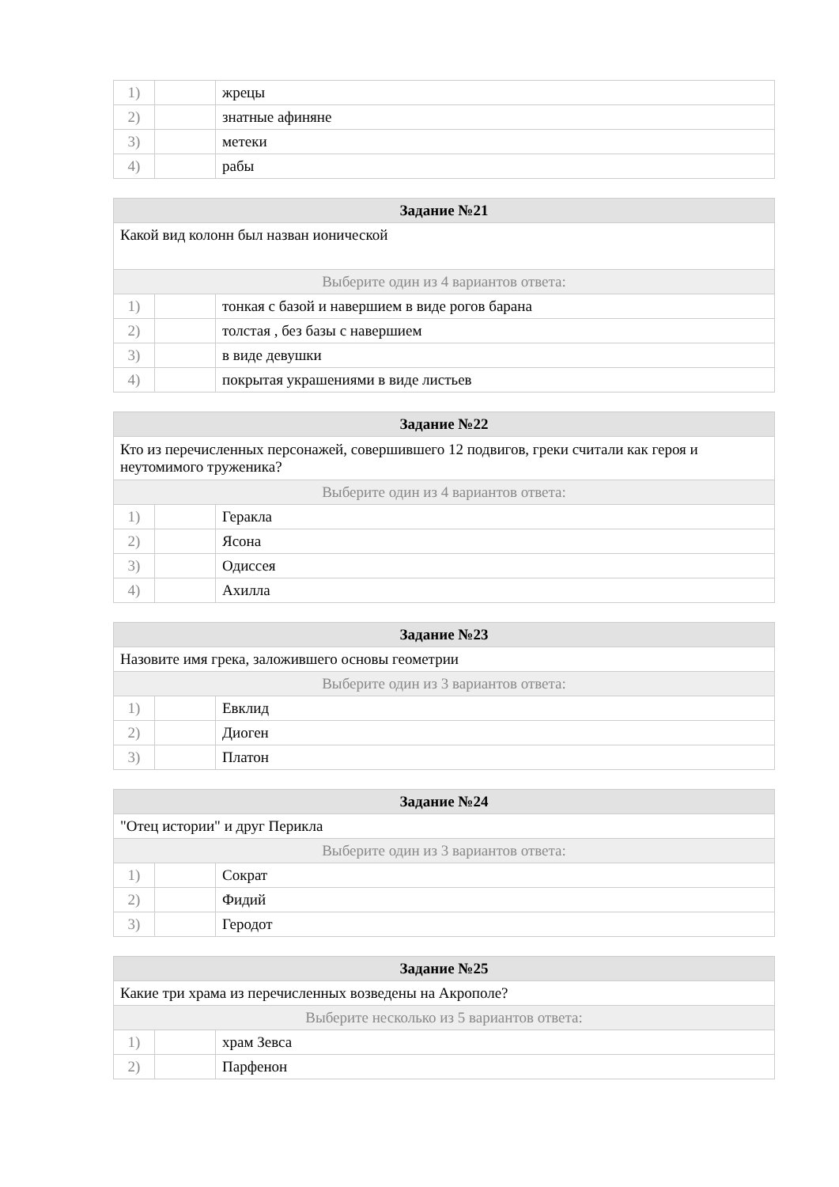| 1) | | жрецы |
| 2) | | знатные афиняне |
| 3) | | метеки |
| 4) | | рабы |
| Задание №21 | | |
| --- | --- | --- |
| Какой вид колонн был назван ионической | | |
| Выберите один из 4 вариантов ответа: | | |
| 1) | | тонкая с базой и навершием в виде рогов барана |
| 2) | | толстая , без базы с навершием |
| 3) | | в виде девушки |
| 4) | | покрытая украшениями в виде листьев |
| Задание №22 | | |
| --- | --- | --- |
| Кто из перечисленных персонажей, совершившего 12 подвигов, греки считали как героя и неутомимого труженика? | | |
| Выберите один из 4 вариантов ответа: | | |
| 1) | | Геракла |
| 2) | | Ясона |
| 3) | | Одиссея |
| 4) | | Ахилла |
| Задание №23 | | |
| --- | --- | --- |
| Назовите имя грека, заложившего основы геометрии | | |
| Выберите один из 3 вариантов ответа: | | |
| 1) | | Евклид |
| 2) | | Диоген |
| 3) | | Платон |
| Задание №24 | | |
| --- | --- | --- |
| "Отец истории" и друг Перикла | | |
| Выберите один из 3 вариантов ответа: | | |
| 1) | | Сократ |
| 2) | | Фидий |
| 3) | | Геродот |
| Задание №25 | | |
| --- | --- | --- |
| Какие три храма из перечисленных возведены на Акрополе? | | |
| Выберите несколько из 5 вариантов ответа: | | |
| 1) | | храм Зевса |
| 2) | | Парфенон |